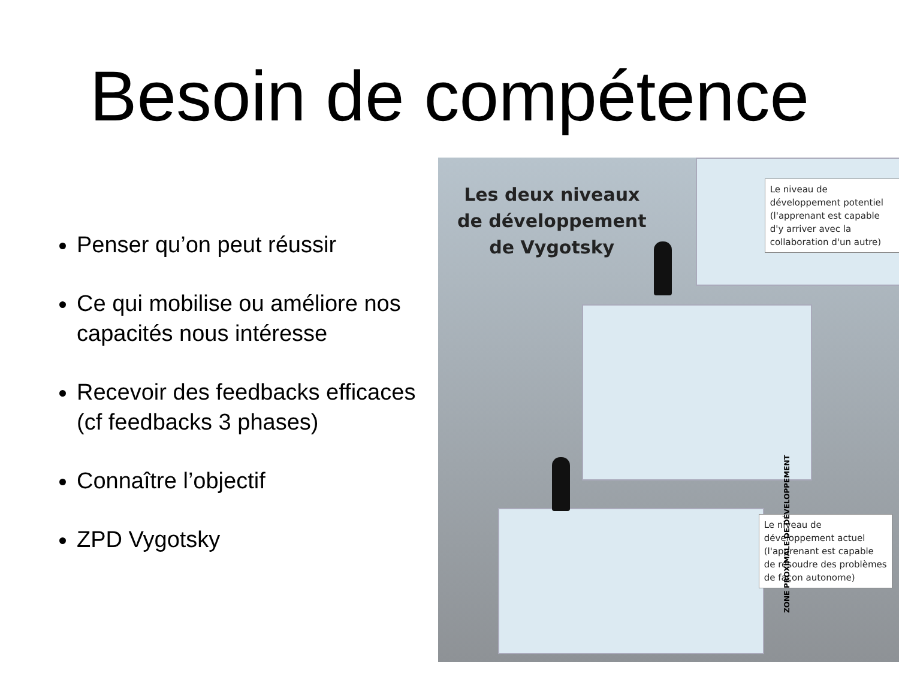Besoin de compétence
Penser qu’on peut réussir
Ce qui mobilise ou améliore nos capacités nous intéresse
Recevoir des feedbacks efficaces (cf feedbacks 3 phases)
Connaître l’objectif
ZPD Vygotsky
Les deux niveaux de développement de Vygotsky
Le niveau de développement potentiel (l'apprenant est capable d'y arriver avec la collaboration d'un autre)
Le niveau de développement actuel (l'apprenant est capable de résoudre des problèmes de façon autonome)
ZONE PROXIMALE DE DÉVELOPPEMENT